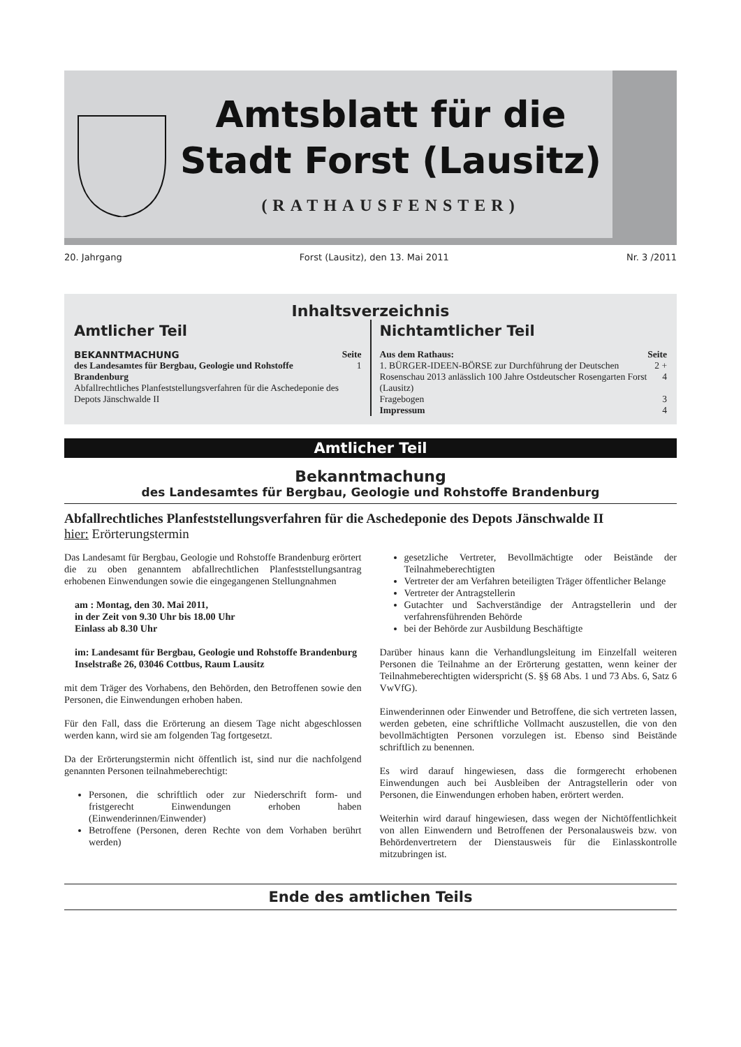Amtsblatt für die
Stadt Forst (Lausitz)
(RATHAUSFENSTER)
20. Jahrgang Forst (Lausitz), den 13. Mai 2011 Nr. 3 /2011
Inhaltsverzeichnis
Amtlicher Teil
| BEKANNTMACHUNG | Seite |
| --- | --- |
| des Landesamtes für Bergbau, Geologie und Rohstoffe Brandenburg Abfallrechtliches Planfeststellungsverfahren für die Aschedeponie des Depots Jänschwalde II | 1 |
Nichtamtlicher Teil
| Aus dem Rathaus: | Seite |
| --- | --- |
| 1. BÜRGER-IDEEN-BÖRSE zur Durchführung der Deutschen Rosenschau 2013 anlässlich 100 Jahre Ostdeutscher Rosengarten Forst (Lausitz) | 2 + 4 |
| Fragebogen | 3 |
| Impressum | 4 |
Amtlicher Teil
Bekanntmachung
des Landesamtes für Bergbau, Geologie und Rohstoffe Brandenburg
Abfallrechtliches Planfeststellungsverfahren für die Aschedeponie des Depots Jänschwalde II
hier: Erörterungstermin
Das Landesamt für Bergbau, Geologie und Rohstoffe Brandenburg erörtert die zu oben genanntem abfallrechtlichen Planfeststellungsantrag erhobenen Einwendungen sowie die eingegangenen Stellungnahmen
am : Montag, den 30. Mai 2011,
in der Zeit von 9.30 Uhr bis 18.00 Uhr
Einlass ab 8.30 Uhr
im: Landesamt für Bergbau, Geologie und Rohstoffe Brandenburg
Inselstraße 26, 03046 Cottbus, Raum Lausitz
mit dem Träger des Vorhabens, den Behörden, den Betroffenen sowie den Personen, die Einwendungen erhoben haben.
Für den Fall, dass die Erörterung an diesem Tage nicht abgeschlossen werden kann, wird sie am folgenden Tag fortgesetzt.
Da der Erörterungstermin nicht öffentlich ist, sind nur die nachfolgend genannten Personen teilnahmeberechtigt:
Personen, die schriftlich oder zur Niederschrift form- und fristgerecht Einwendungen erhoben haben (Einwenderinnen/Einwender)
Betroffene (Personen, deren Rechte von dem Vorhaben berührt werden)
gesetzliche Vertreter, Bevollmächtigte oder Beistände der Teilnahmeberechtigten
Vertreter der am Verfahren beteiligten Träger öffentlicher Belange
Vertreter der Antragstellerin
Gutachter und Sachverständige der Antragstellerin und der verfahrensführenden Behörde
bei der Behörde zur Ausbildung Beschäftigte
Darüber hinaus kann die Verhandlungsleitung im Einzelfall weiteren Personen die Teilnahme an der Erörterung gestatten, wenn keiner der Teilnahmeberechtigten widerspricht (S. §§ 68 Abs. 1 und 73 Abs. 6, Satz 6 VwVfG).
Einwenderinnen oder Einwender und Betroffene, die sich vertreten lassen, werden gebeten, eine schriftliche Vollmacht auszustellen, die von den bevollmächtigten Personen vorzulegen ist. Ebenso sind Beistände schriftlich zu benennen.
Es wird darauf hingewiesen, dass die formgerecht erhobenen Einwendungen auch bei Ausbleiben der Antragstellerin oder von Personen, die Einwendungen erhoben haben, erörtert werden.
Weiterhin wird darauf hingewiesen, dass wegen der Nichtöffentlichkeit von allen Einwendern und Betroffenen der Personalausweis bzw. von Behördenvertretern der Dienstausweis für die Einlasskontrolle mitzubringen ist.
Ende des amtlichen Teils